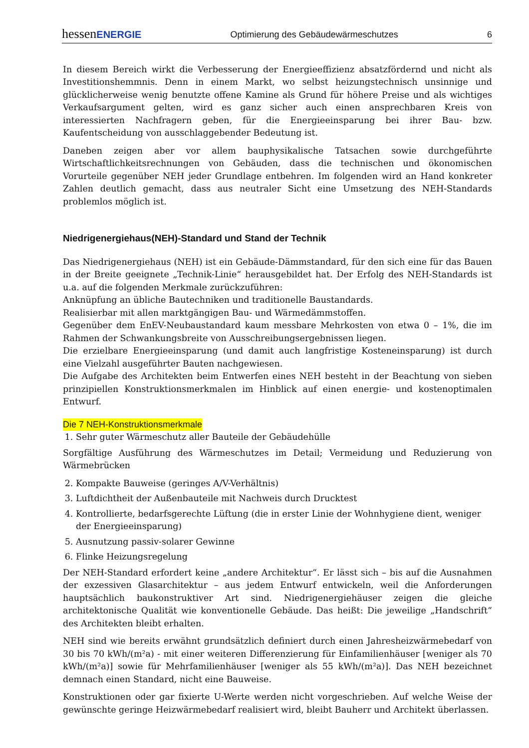hessenENERGIE Optimierung des Gebäudewärmeschutzes 6
In diesem Bereich wirkt die Verbesserung der Energieeffizienz absatzfördernd und nicht als Investitionshemmnis. Denn in einem Markt, wo selbst heizungstechnisch unsinnige und glücklicherweise wenig benutzte offene Kamine als Grund für höhere Preise und als wichtiges Verkaufsargument gelten, wird es ganz sicher auch einen ansprechbaren Kreis von interessierten Nachfragern geben, für die Energieeinsparung bei ihrer Bau- bzw. Kaufentscheidung von ausschlaggebender Bedeutung ist.
Daneben zeigen aber vor allem bauphysikalische Tatsachen sowie durchgeführte Wirtschaftlichkeitsrechnungen von Gebäuden, dass die technischen und ökonomischen Vorurteile gegenüber NEH jeder Grundlage entbehren. Im folgenden wird an Hand konkreter Zahlen deutlich gemacht, dass aus neutraler Sicht eine Umsetzung des NEH-Standards problemlos möglich ist.
Niedrigenergiehaus(NEH)-Standard und Stand der Technik
Das Niedrigenergiehaus (NEH) ist ein Gebäude-Dämmstandard, für den sich eine für das Bauen in der Breite geeignete „Technik-Linie“ herausgebildet hat. Der Erfolg des NEH-Standards ist u.a. auf die folgenden Merkmale zurückzuführen:
Anknüpfung an übliche Bautechniken und traditionelle Baustandards.
Realisierbar mit allen marktgängigen Bau- und Wärmedämmstoffen.
Gegenüber dem EnEV-Neubaustandard kaum messbare Mehrkosten von etwa 0 – 1%, die im Rahmen der Schwankungsbreite von Ausschreibungsergebnissen liegen.
Die erzielbare Energieeinsparung (und damit auch langfristige Kosteneinsparung) ist durch eine Vielzahl ausgeführter Bauten nachgewiesen.
Die Aufgabe des Architekten beim Entwerfen eines NEH besteht in der Beachtung von sieben prinzipiellen Konstruktionsmerkmalen im Hinblick auf einen energie- und kostenoptimalen Entwurf.
Die 7 NEH-Konstruktionsmerkmale
1. Sehr guter Wärmeschutz aller Bauteile der Gebäudehülle
Sorgfältige Ausführung des Wärmeschutzes im Detail; Vermeidung und Reduzierung von Wärmebrücken
2. Kompakte Bauweise (geringes A/V-Verhältnis)
3. Luftdichtheit der Außenbauteile mit Nachweis durch Drucktest
4. Kontrollierte, bedarfsgerechte Lüftung (die in erster Linie der Wohnhygiene dient, weniger der Energieeinsparung)
5. Ausnutzung passiv-solarer Gewinne
6. Flinke Heizungsregelung
Der NEH-Standard erfordert keine „andere Architektur“. Er lässt sich – bis auf die Ausnahmen der exzessiven Glasarchitektur – aus jedem Entwurf entwickeln, weil die Anforderungen hauptsächlich baukonstruktiver Art sind. Niedrigenergiehäuser zeigen die gleiche architektonische Qualität wie konventionelle Gebäude. Das heißt: Die jeweilige „Handschrift“ des Architekten bleibt erhalten.
NEH sind wie bereits erwähnt grundsätzlich definiert durch einen Jahresheizwärmebedarf von 30 bis 70 kWh/(m²a) - mit einer weiteren Differenzierung für Einfamilienhäuser [weniger als 70 kWh/(m²a)] sowie für Mehrfamilienhäuser [weniger als 55 kWh/(m²a)]. Das NEH bezeichnet demnach einen Standard, nicht eine Bauweise.
Konstruktionen oder gar fixierte U-Werte werden nicht vorgeschrieben. Auf welche Weise der gewünschte geringe Heizwärmebedarf realisiert wird, bleibt Bauherr und Architekt überlassen.